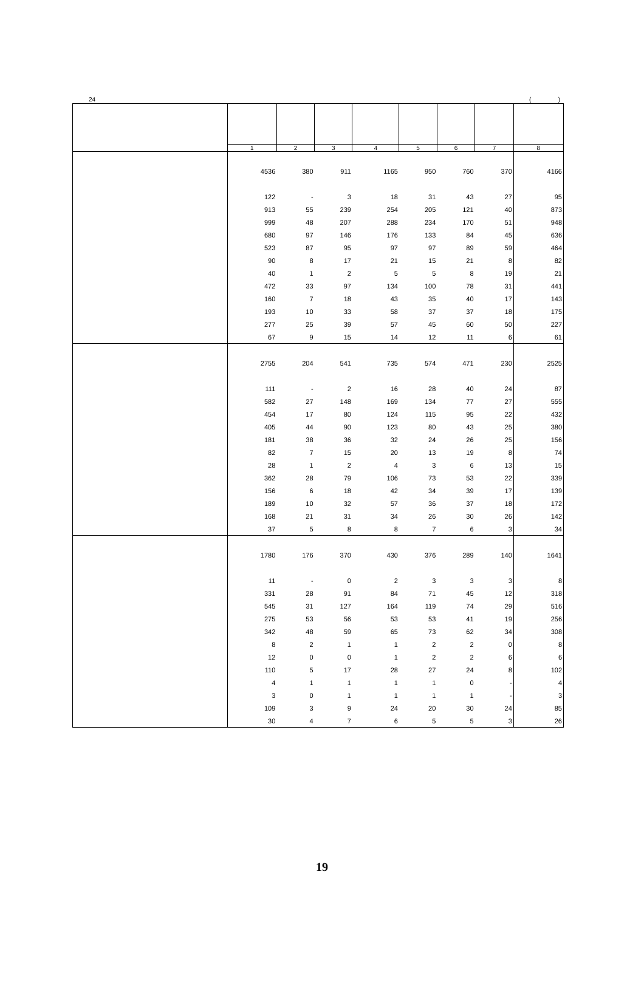24 ( )
| | 1 | 2 | 3 | 4 | 5 | 6 | 7 | 8 |
| --- | --- | --- | --- | --- | --- | --- | --- | --- |
| | 4536 | 380 | 911 | 1165 | 950 | 760 | 370 | 4166 |
| | 122 | - | 3 | 18 | 31 | 43 | 27 | 95 |
| | 913 | 55 | 239 | 254 | 205 | 121 | 40 | 873 |
| | 999 | 48 | 207 | 288 | 234 | 170 | 51 | 948 |
| | 680 | 97 | 146 | 176 | 133 | 84 | 45 | 636 |
| | 523 | 87 | 95 | 97 | 97 | 89 | 59 | 464 |
| | 90 | 8 | 17 | 21 | 15 | 21 | 8 | 82 |
| | 40 | 1 | 2 | 5 | 5 | 8 | 19 | 21 |
| | 472 | 33 | 97 | 134 | 100 | 78 | 31 | 441 |
| | 160 | 7 | 18 | 43 | 35 | 40 | 17 | 143 |
| | 193 | 10 | 33 | 58 | 37 | 37 | 18 | 175 |
| | 277 | 25 | 39 | 57 | 45 | 60 | 50 | 227 |
| | 67 | 9 | 15 | 14 | 12 | 11 | 6 | 61 |
| | 2755 | 204 | 541 | 735 | 574 | 471 | 230 | 2525 |
| | 111 | - | 2 | 16 | 28 | 40 | 24 | 87 |
| | 582 | 27 | 148 | 169 | 134 | 77 | 27 | 555 |
| | 454 | 17 | 80 | 124 | 115 | 95 | 22 | 432 |
| | 405 | 44 | 90 | 123 | 80 | 43 | 25 | 380 |
| | 181 | 38 | 36 | 32 | 24 | 26 | 25 | 156 |
| | 82 | 7 | 15 | 20 | 13 | 19 | 8 | 74 |
| | 28 | 1 | 2 | 4 | 3 | 6 | 13 | 15 |
| | 362 | 28 | 79 | 106 | 73 | 53 | 22 | 339 |
| | 156 | 6 | 18 | 42 | 34 | 39 | 17 | 139 |
| | 189 | 10 | 32 | 57 | 36 | 37 | 18 | 172 |
| | 168 | 21 | 31 | 34 | 26 | 30 | 26 | 142 |
| | 37 | 5 | 8 | 8 | 7 | 6 | 3 | 34 |
| | 1780 | 176 | 370 | 430 | 376 | 289 | 140 | 1641 |
| | 11 | - | 0 | 2 | 3 | 3 | 3 | 8 |
| | 331 | 28 | 91 | 84 | 71 | 45 | 12 | 318 |
| | 545 | 31 | 127 | 164 | 119 | 74 | 29 | 516 |
| | 275 | 53 | 56 | 53 | 53 | 41 | 19 | 256 |
| | 342 | 48 | 59 | 65 | 73 | 62 | 34 | 308 |
| | 8 | 2 | 1 | 1 | 2 | 2 | 0 | 8 |
| | 12 | 0 | 0 | 1 | 2 | 2 | 6 | 6 |
| | 110 | 5 | 17 | 28 | 27 | 24 | 8 | 102 |
| | 4 | 1 | 1 | 1 | 1 | 0 | - | 4 |
| | 3 | 0 | 1 | 1 | 1 | 1 | - | 3 |
| | 109 | 3 | 9 | 24 | 20 | 30 | 24 | 85 |
| | 30 | 4 | 7 | 6 | 5 | 5 | 3 | 26 |
19